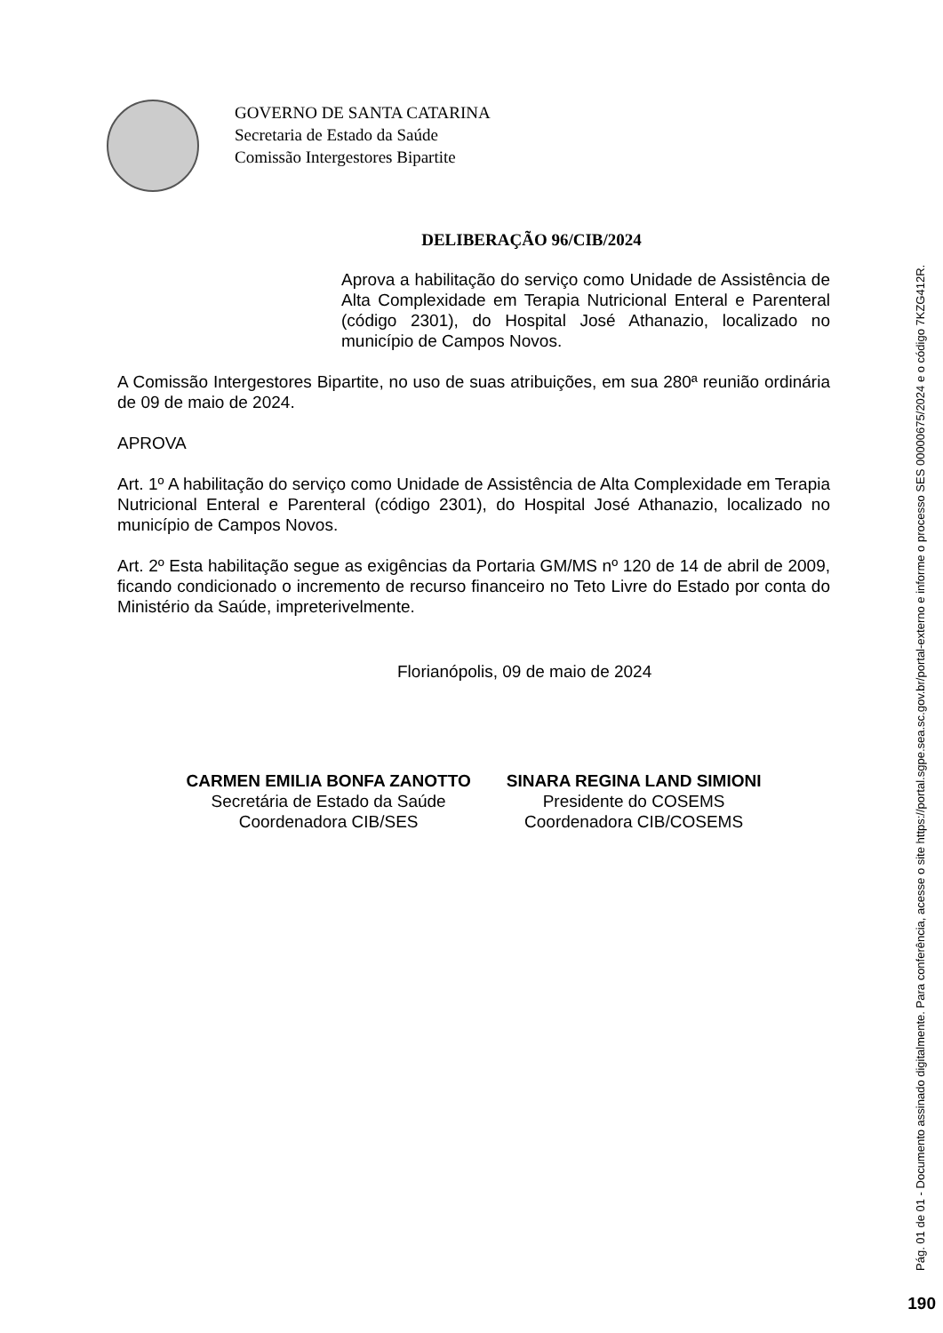GOVERNO DE SANTA CATARINA
Secretaria de Estado da Saúde
Comissão Intergestores Bipartite
DELIBERAÇÃO 96/CIB/2024
Aprova a habilitação do serviço como Unidade de Assistência de Alta Complexidade em Terapia Nutricional Enteral e Parenteral (código 2301), do Hospital José Athanazio, localizado no município de Campos Novos.
A Comissão Intergestores Bipartite, no uso de suas atribuições, em sua 280ª reunião ordinária de 09 de maio de 2024.
APROVA
Art. 1º A habilitação do serviço como Unidade de Assistência de Alta Complexidade em Terapia Nutricional Enteral e Parenteral (código 2301), do Hospital José Athanazio, localizado no município de Campos Novos.
Art. 2º Esta habilitação segue as exigências da Portaria GM/MS nº 120 de 14 de abril de 2009, ficando condicionado o incremento de recurso financeiro no Teto Livre do Estado por conta do Ministério da Saúde, impreterivelmente.
Florianópolis, 09 de maio de 2024
CARMEN EMILIA BONFA ZANOTTO
Secretária de Estado da Saúde
Coordenadora CIB/SES
SINARA REGINA LAND SIMIONI
Presidente do COSEMS
Coordenadora CIB/COSEMS
Pág. 01 de 01 - Documento assinado digitalmente. Para conferência, acesse o site https://portal.sgpe.sea.sc.gov.br/portal-externo e informe o processo SES 00000675/2024 e o código 7KZG412R.
190